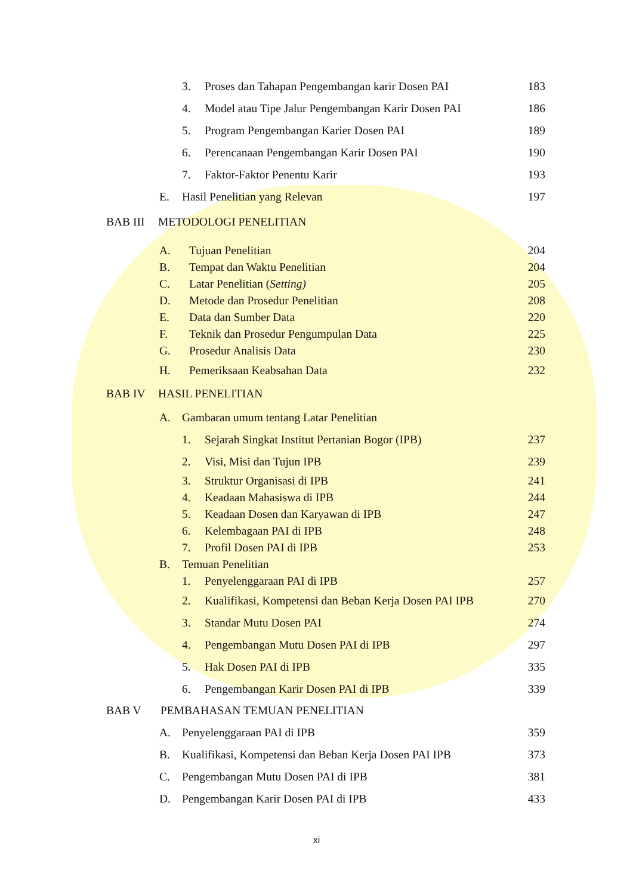3. Proses dan Tahapan Pengembangan karir Dosen PAI 183
4. Model atau Tipe Jalur Pengembangan Karir Dosen PAI 186
5. Program Pengembangan Karier Dosen PAI 189
6. Perencanaan Pengembangan Karir Dosen PAI 190
7. Faktor-Faktor Penentu Karir 193
E. Hasil Penelitian yang Relevan 197
BAB III METODOLOGI PENELITIAN
A. Tujuan Penelitian 204
B. Tempat dan Waktu Penelitian 204
C. Latar Penelitian (Setting) 205
D. Metode dan Prosedur Penelitian 208
E. Data dan Sumber Data 220
F. Teknik dan Prosedur Pengumpulan Data 225
G. Prosedur Analisis Data 230
H. Pemeriksaan Keabsahan Data 232
BAB IV HASIL PENELITIAN
A. Gambaran umum tentang Latar Penelitian
1. Sejarah Singkat Institut Pertanian Bogor (IPB) 237
2. Visi, Misi dan Tujun IPB 239
3. Struktur Organisasi di IPB 241
4. Keadaan Mahasiswa di IPB 244
5. Keadaan Dosen dan Karyawan di IPB 247
6. Kelembagaan PAI di IPB 248
7. Profil Dosen PAI di IPB 253
B. Temuan Penelitian
1. Penyelenggaraan PAI di IPB 257
2. Kualifikasi, Kompetensi dan Beban Kerja Dosen PAI IPB 270
3. Standar Mutu Dosen PAI 274
4. Pengembangan Mutu Dosen PAI di IPB 297
5. Hak Dosen PAI di IPB 335
6. Pengembangan Karir Dosen PAI di IPB 339
BAB V PEMBAHASAN TEMUAN PENELITIAN
A. Penyelenggaraan PAI di IPB 359
B. Kualifikasi, Kompetensi dan Beban Kerja Dosen PAI IPB 373
C. Pengembangan Mutu Dosen PAI di IPB 381
D. Pengembangan Karir Dosen PAI di IPB 433
xi